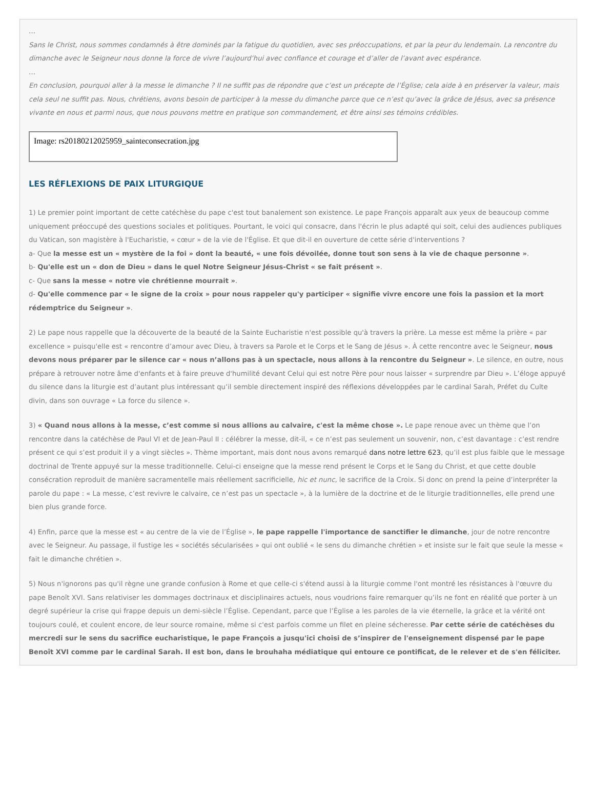…
Sans le Christ, nous sommes condamnés à être dominés par la fatigue du quotidien, avec ses préoccupations, et par la peur du lendemain. La rencontre du dimanche avec le Seigneur nous donne la force de vivre l’aujourd’hui avec confiance et courage et d’aller de l’avant avec espérance.
…
En conclusion, pourquoi aller à la messe le dimanche ? Il ne suffit pas de répondre que c’est un précepte de l’Église; cela aide à en préserver la valeur, mais cela seul ne suffit pas. Nous, chrétiens, avons besoin de participer à la messe du dimanche parce que ce n’est qu’avec la grâce de Jésus, avec sa présence vivante en nous et parmi nous, que nous pouvons mettre en pratique son commandement, et être ainsi ses témoins crédibles.
Image: rs20180212025959_sainteconsecration.jpg
LES RÉFLEXIONS DE PAIX LITURGIQUE
1) Le premier point important de cette catéchèse du pape c'est tout banalement son existence. Le pape François apparaît aux yeux de beaucoup comme uniquement préoccupé des questions sociales et politiques. Pourtant, le voici qui consacre, dans l'écrin le plus adapté qui soit, celui des audiences publiques du Vatican, son magistère à l'Eucharistie, « cœur » de la vie de l'Église. Et que dit-il en ouverture de cette série d'interventions ?
a- Que la messe est un « mystère de la foi » dont la beauté, « une fois dévoilée, donne tout son sens à la vie de chaque personne ».
b- Qu'elle est un « don de Dieu » dans le quel Notre Seigneur Jésus-Christ « se fait présent ».
c- Que sans la messe « notre vie chrétienne mourrait ».
d- Qu'elle commence par « le signe de la croix » pour nous rappeler qu'y participer « signifie vivre encore une fois la passion et la mort rédemptrice du Seigneur ».
2) Le pape nous rappelle que la découverte de la beauté de la Sainte Eucharistie n'est possible qu'à travers la prière. La messe est même la prière « par excellence » puisqu'elle est « rencontre d’amour avec Dieu, à travers sa Parole et le Corps et le Sang de Jésus ». À cette rencontre avec le Seigneur, nous devons nous préparer par le silence car « nous n’allons pas à un spectacle, nous allons à la rencontre du Seigneur ». Le silence, en outre, nous prépare à retrouver notre âme d'enfants et à faire preuve d'humilité devant Celui qui est notre Père pour nous laisser « surprendre par Dieu ». L’éloge appuyé du silence dans la liturgie est d’autant plus intéressant qu’il semble directement inspiré des réflexions développées par le cardinal Sarah, Préfet du Culte divin, dans son ouvrage « La force du silence ».
3) « Quand nous allons à la messe, c’est comme si nous allions au calvaire, c'est la même chose ». Le pape renoue avec un thème que l’on rencontre dans la catéchèse de Paul VI et de Jean-Paul II : célébrer la messe, dit-il, « ce n’est pas seulement un souvenir, non, c’est davantage : c’est rendre présent ce qui s’est produit il y a vingt siècles ». Thème important, mais dont nous avons remarqué dans notre lettre 623, qu’il est plus faible que le message doctrinal de Trente appuyé sur la messe traditionnelle. Celui-ci enseigne que la messe rend présent le Corps et le Sang du Christ, et que cette double consécration reproduit de manière sacramentelle mais réellement sacrificielle, hic et nunc, le sacrifice de la Croix. Si donc on prend la peine d’interpréter la parole du pape : « La messe, c’est revivre le calvaire, ce n’est pas un spectacle », à la lumière de la doctrine et de le liturgie traditionnelles, elle prend une bien plus grande force.
4) Enfin, parce que la messe est « au centre de la vie de l’Église », le pape rappelle l'importance de sanctifier le dimanche, jour de notre rencontre avec le Seigneur. Au passage, il fustige les « sociétés sécularisées » qui ont oublié « le sens du dimanche chrétien » et insiste sur le fait que seule la messe « fait le dimanche chrétien ».
5) Nous n'ignorons pas qu'il règne une grande confusion à Rome et que celle-ci s'étend aussi à la liturgie comme l'ont montré les résistances à l'œuvre du pape Benoît XVI. Sans relativiser les dommages doctrinaux et disciplinaires actuels, nous voudrions faire remarquer qu’ils ne font en réalité que porter à un degré supérieur la crise qui frappe depuis un demi-siècle l’Église. Cependant, parce que l’Église a les paroles de la vie éternelle, la grâce et la vérité ont toujours coulé, et coulent encore, de leur source romaine, même si c'est parfois comme un filet en pleine sécheresse. Par cette série de catéchèses du mercredi sur le sens du sacrifice eucharistique, le pape François a jusqu'ici choisi de s’inspirer de l'enseignement dispensé par le pape Benoît XVI comme par le cardinal Sarah. Il est bon, dans le brouhaha médiatique qui entoure ce pontificat, de le relever et de s'en féliciter.